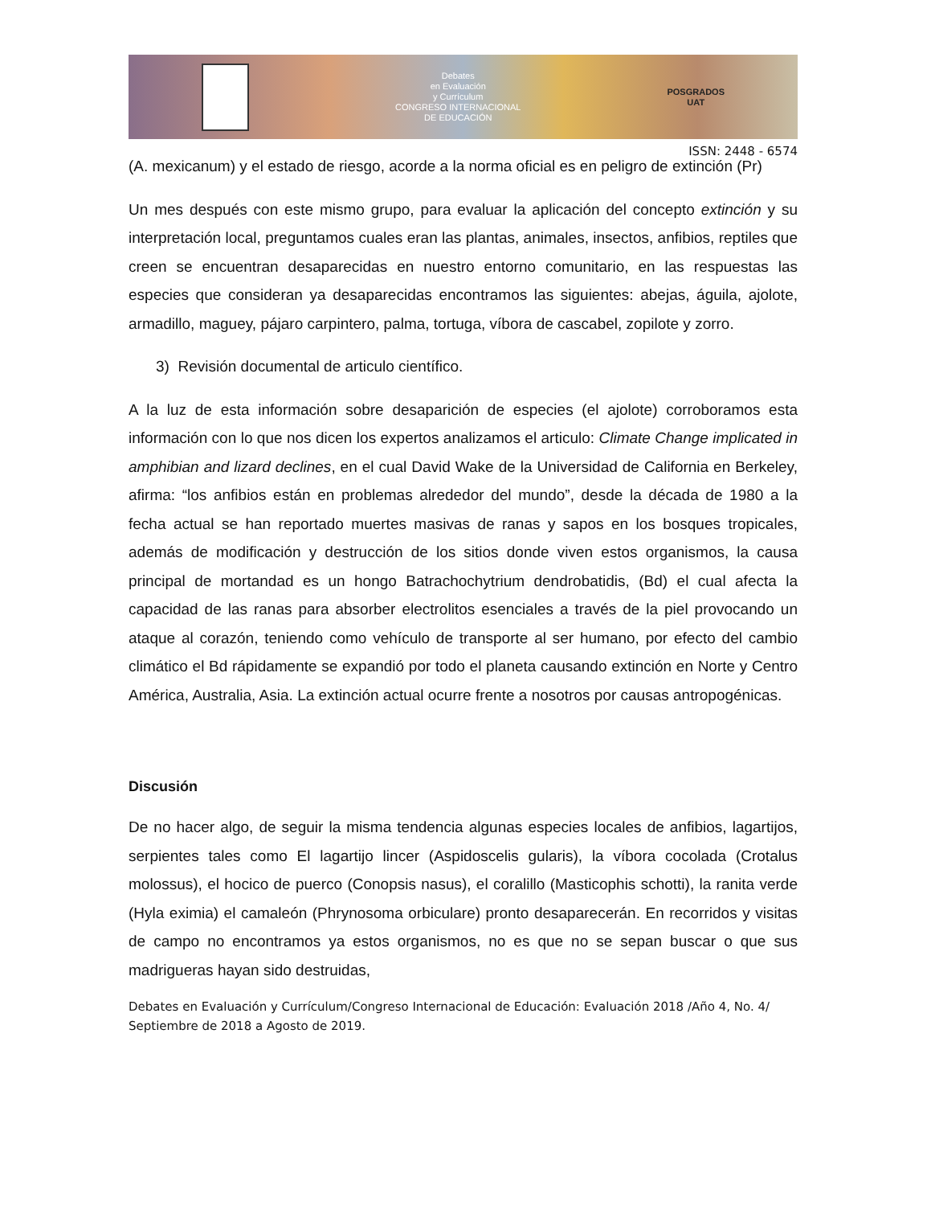Debates
en Evaluación
y Currículum
CONGRESO INTERNACIONAL
DE EDUCACIÓN
POSGRADOS
UAT
ISSN: 2448 - 6574
(A. mexicanum) y el estado de riesgo, acorde a la norma oficial es en peligro de extinción (Pr)
Un mes después con este mismo grupo, para evaluar la aplicación del concepto extinción y su interpretación local, preguntamos cuales eran las plantas, animales, insectos, anfibios, reptiles que creen se encuentran desaparecidas en nuestro entorno comunitario, en las respuestas las especies que consideran ya desaparecidas encontramos las siguientes: abejas, águila, ajolote, armadillo, maguey, pájaro carpintero, palma, tortuga, víbora de cascabel, zopilote y zorro.
3) Revisión documental de articulo científico.
A la luz de esta información sobre desaparición de especies (el ajolote) corroboramos esta información con lo que nos dicen los expertos analizamos el articulo: Climate Change implicated in amphibian and lizard declines, en el cual David Wake de la Universidad de California en Berkeley, afirma: “los anfibios están en problemas alrededor del mundo”, desde la década de 1980 a la fecha actual se han reportado muertes masivas de ranas y sapos en los bosques tropicales, además de modificación y destrucción de los sitios donde viven estos organismos, la causa principal de mortandad es un hongo Batrachochytrium dendrobatidis, (Bd) el cual afecta la capacidad de las ranas para absorber electrolitos esenciales a través de la piel provocando un ataque al corazón, teniendo como vehículo de transporte al ser humano, por efecto del cambio climático el Bd rápidamente se expandió por todo el planeta causando extinción en Norte y Centro América, Australia, Asia. La extinción actual ocurre frente a nosotros por causas antropogénicas.
Discusión
De no hacer algo, de seguir la misma tendencia algunas especies locales de anfibios, lagartijos, serpientes tales como El lagartijo lincer (Aspidoscelis gularis), la víbora cocolada (Crotalus molossus), el hocico de puerco (Conopsis nasus), el coralillo (Masticophis schotti), la ranita verde (Hyla eximia) el camaleón (Phrynosoma orbiculare) pronto desaparecerán. En recorridos y visitas de campo no encontramos ya estos organismos, no es que no se sepan buscar o que sus madrigueras hayan sido destruidas,
Debates en Evaluación y Currículum/Congreso Internacional de Educación: Evaluación 2018 /Año 4, No. 4/ Septiembre de 2018 a Agosto de 2019.